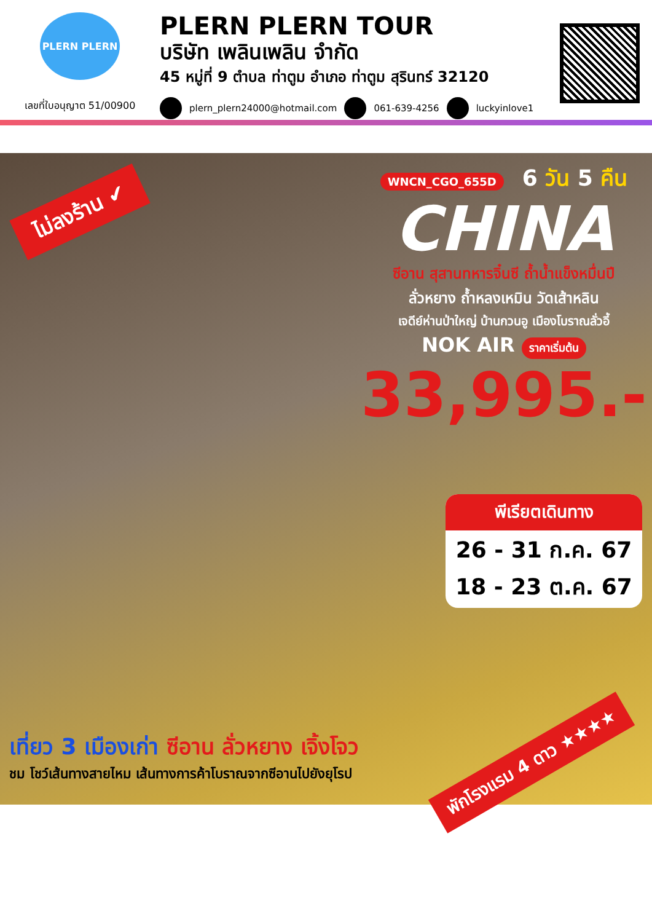PLERN PLERN
เลขที่ใบอนุญาต 51/00900
PLERN PLERN TOUR
บริษัท เพลินเพลิน จำกัด
45 หมู่ที่ 9 ตำบล ท่าตูม อำเภอ ท่าตูม สุรินทร์ 32120
plern_plern24000@hotmail.com 061-639-4256 luckyinlove1
ไม่ลงร้าน ✔
WNCN_CGO_655D 6 วัน 5 คืน
CHINA
ซีอาน สุสานทหารจิ๋นซี ถ้ำน้ำแข็งหมื่นปี
ลั่วหยาง ถ้ำหลงเหมิน วัดเส้าหลิน
เจดีย์ห่านป่าใหญ่ บ้านกวนอู เมืองโบราณลั่วอี้
NOK AIR ราคาเริ่มต้น
33,995.-
พีเรียตเดินทาง
26 - 31 ก.ค. 67
18 - 23 ต.ค. 67
เที่ยว 3 เมืองเก่า ซีอาน ลั่วหยาง เจิ้งโจว
ชม โชว์เส้นทางสายไหม เส้นทางการค้าโบราณจากซีอานไปยังยุโรป
พักโรงแรม 4 ดาว ★★★★